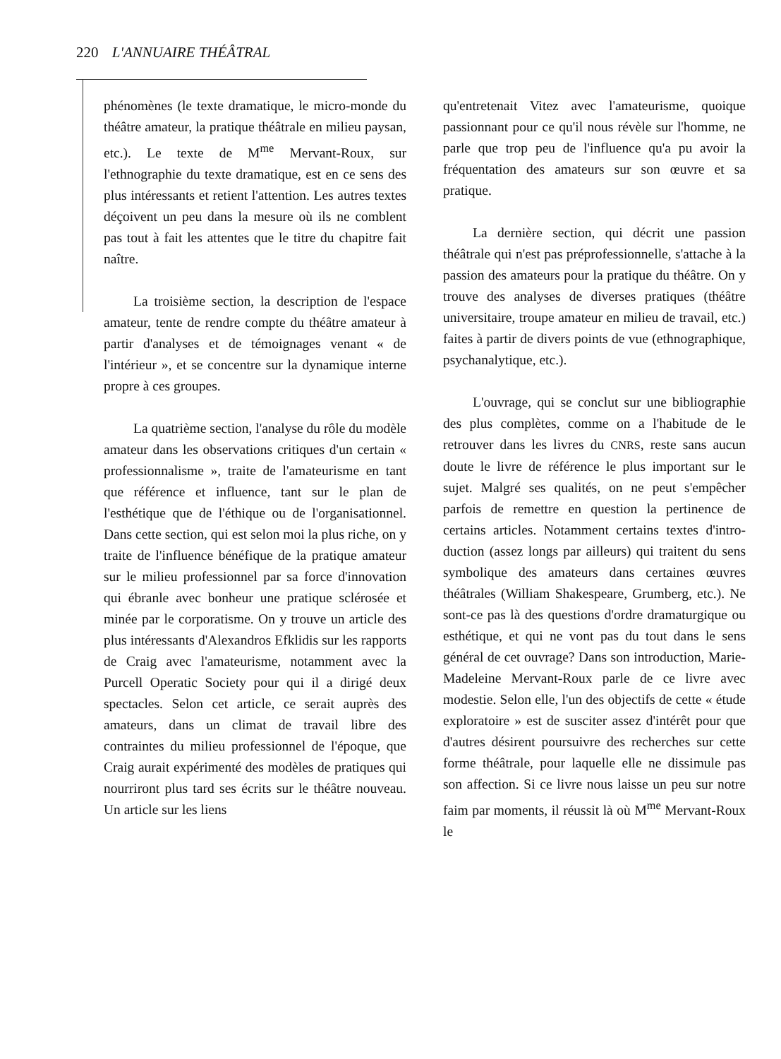220 L'ANNUAIRE THÉÂTRAL
phénomènes (le texte dramatique, le micro-monde du théâtre amateur, la pratique théâtrale en milieu paysan, etc.). Le texte de M<sup>me</sup> Mervant-Roux, sur l'ethnographie du texte dramatique, est en ce sens des plus intéressants et retient l'attention. Les autres textes déçoivent un peu dans la mesure où ils ne comblent pas tout à fait les attentes que le titre du chapitre fait naître.
La troisième section, la description de l'espace amateur, tente de rendre compte du théâtre amateur à partir d'analyses et de témoignages venant « de l'intérieur », et se concentre sur la dynamique interne propre à ces groupes.
La quatrième section, l'analyse du rôle du modèle amateur dans les observations critiques d'un certain « professionnalisme », traite de l'amateurisme en tant que référence et influence, tant sur le plan de l'esthétique que de l'éthique ou de l'organisationnel. Dans cette section, qui est selon moi la plus riche, on y traite de l'influence bénéfique de la pratique amateur sur le milieu professionnel par sa force d'innovation qui ébranle avec bonheur une pratique sclérosée et minée par le corporatisme. On y trouve un article des plus intéressants d'Alexandros Efklidis sur les rapports de Craig avec l'amateurisme, notamment avec la Purcell Operatic Society pour qui il a dirigé deux spectacles. Selon cet article, ce serait auprès des amateurs, dans un climat de travail libre des contraintes du milieu professionnel de l'époque, que Craig aurait expérimenté des modèles de pratiques qui nourriront plus tard ses écrits sur le théâtre nouveau. Un article sur les liens
qu'entretenait Vitez avec l'amateurisme, quoique passionnant pour ce qu'il nous révèle sur l'homme, ne parle que trop peu de l'influence qu'a pu avoir la fréquentation des amateurs sur son œuvre et sa pratique.
La dernière section, qui décrit une passion théâtrale qui n'est pas préprofessionnelle, s'attache à la passion des amateurs pour la pratique du théâtre. On y trouve des analyses de diverses pratiques (théâtre universitaire, troupe amateur en milieu de travail, etc.) faites à partir de divers points de vue (ethnographique, psychanalytique, etc.).
L'ouvrage, qui se conclut sur une bibliographie des plus complètes, comme on a l'habitude de le retrouver dans les livres du CNRS, reste sans aucun doute le livre de référence le plus important sur le sujet. Malgré ses qualités, on ne peut s'empêcher parfois de remettre en question la pertinence de certains articles. Notamment certains textes d'intro-duction (assez longs par ailleurs) qui traitent du sens symbolique des amateurs dans certaines œuvres théâtrales (William Shakespeare, Grumberg, etc.). Ne sont-ce pas là des questions d'ordre dramaturgique ou esthétique, et qui ne vont pas du tout dans le sens général de cet ouvrage? Dans son introduction, Marie-Madeleine Mervant-Roux parle de ce livre avec modestie. Selon elle, l'un des objectifs de cette « étude exploratoire » est de susciter assez d'intérêt pour que d'autres désirent poursuivre des recherches sur cette forme théâtrale, pour laquelle elle ne dissimule pas son affection. Si ce livre nous laisse un peu sur notre faim par moments, il réussit là où M<sup>me</sup> Mervant-Roux le